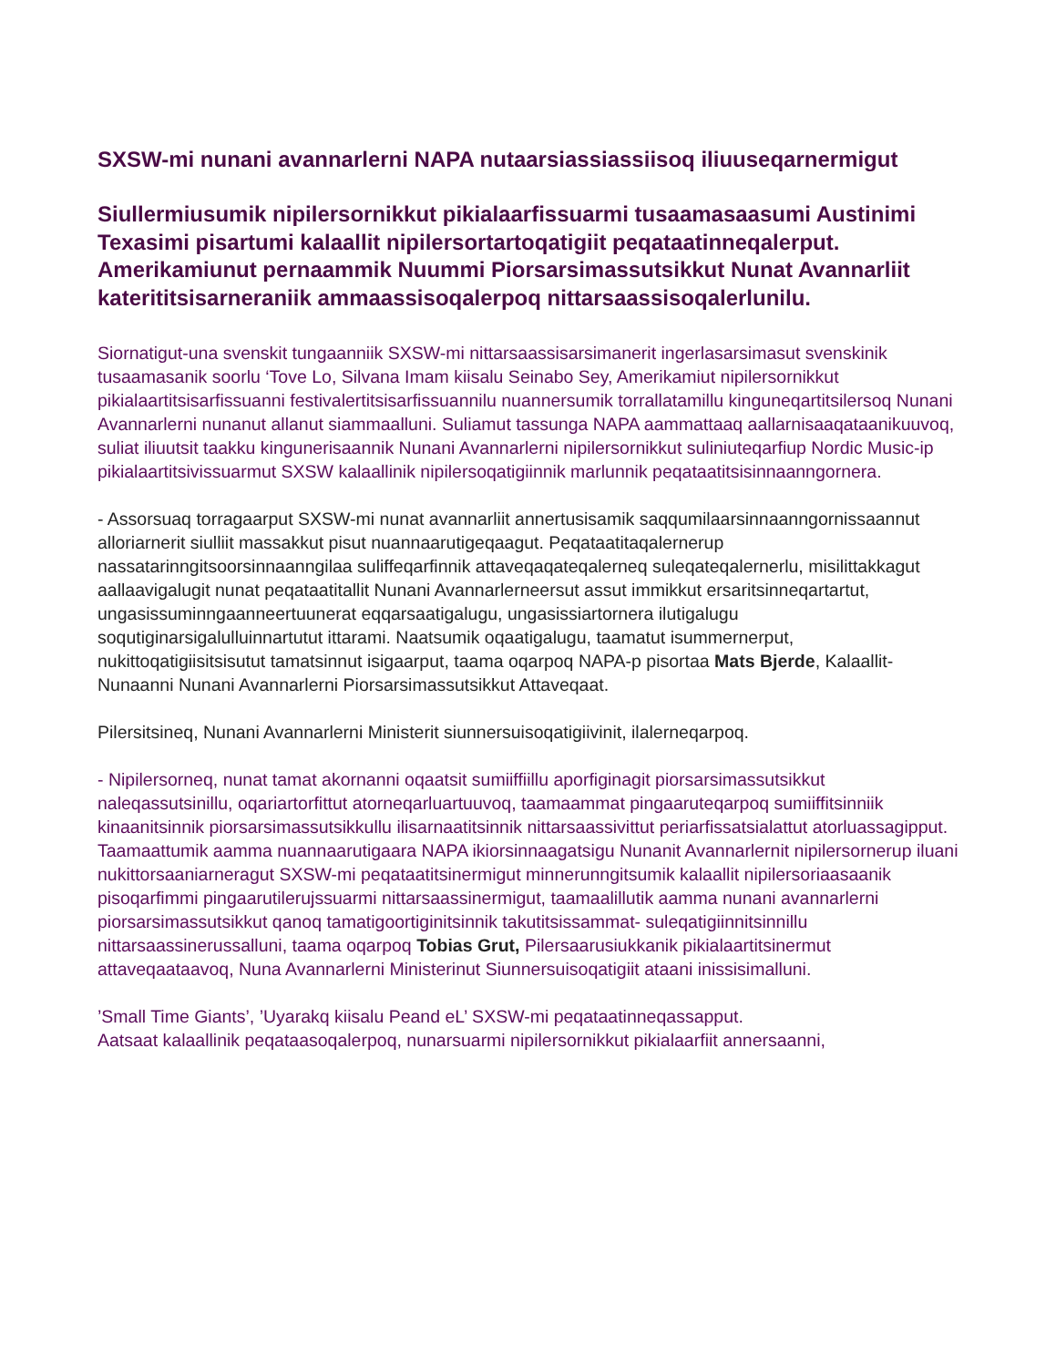SXSW-mi nunani avannarlerni NAPA nutaarsiassiassiisoq iliuuseqarnermigut
Siullermiusumik nipilersornikkut pikialaarfissuarmi tusaamasaasumi Austinimi Texasimi pisartumi kalaallit nipilersortartoqatigiit peqataatinneqalerput. Amerikamiunut pernaammik Nuummi Piorsarsimassutsikkut Nunat Avannarliit katerititsisarneraniik ammaassisoqalerpoq nittarsaassisoqalerlunilu.
Siornatigut-una svenskit tungaanniik SXSW-mi nittarsaassisarsimanerit ingerlasarsimasut svenskinik tusaamasanik soorlu ‘Tove Lo, Silvana Imam kiisalu Seinabo Sey, Amerikamiut nipilersornikkut pikialaartitsisarfissuanni festivalertitsisarfissuannilu nuannersumik torrallatamillu kinguneqartitsilersoq Nunani Avannarlerni nunanut allanut siammaalluni. Suliamut tassunga NAPA aammattaaq aallarnisaaqataanikuuvoq, suliat iliuutsit taakku kingunerisaannik Nunani Avannarlerni nipilersornikkut suliniuteqarfiup Nordic Music-ip pikialaartitsivissuarmut SXSW kalaallinik nipilersoqatigiinnik marlunnik peqataatitsisinnaanngornera.
- Assorsuaq torragaarput SXSW-mi nunat avannarliit annertusisamik saqqumilaarsinnaanngornissaannut alloriarnerit siulliit massakkut pisut nuannaarutigeqaagut. Peqataatitaqalernerup nassatarinngitsoorsinnaanngilaa suliffeqarfinnik attaveqaqateqalerneq suleqateqalernerlu, misilittakkagut aallaavigalugit nunat peqataatitallit Nunani Avannarlerneersut assut immikkut ersaritsinneqartartut, ungasissuminngaanneertuunerat eqqarsaatigalugu, ungasissiartornera ilutigalugu soqutiginarsigalulluinnartutut ittarami. Naatsumik oqaatigalugu, taamatut isummernerput, nukittoqatigiisitsisutut tamatsinnut isigaarput, taama oqarpoq NAPA-p pisortaa Mats Bjerde, Kalaallit-Nunaanni Nunani Avannarlerni Piorsarsimassutsikkut Attaveqaat.
Pilersitsineq, Nunani Avannarlerni Ministerit siunnersuisoqatigiivinit, ilalerneqarpoq.
- Nipilersorneq, nunat tamat akornanni oqaatsit sumiiffiillu aporfiginagit piorsarsimassutsikkut naleqassutsinillu, oqariartorfittut atorneqarluartuuvoq, taamaammat pingaaruteqarpoq sumiiffitsinniik kinaanitsinnik piorsarsimassutsikkullu ilisarnaatitsinnik nittarsaassivittut periarfissatsialattut atorluassagipput. Taamaattumik aamma nuannaarutigaara NAPA ikiorsinnaagatsigu Nunanit Avannarlernit nipilersornerup iluani nukittorsaaniarneragut SXSW-mi peqataatitsinermigut minnerunngitsumik kalaallit nipilersoriaasaanik pisoqarfimmi pingaarutilerujssuarmi nittarsaassinermigut, taamaalillutik aamma nunani avannarlerni piorsarsimassutsikkut qanoq tamatigoortiginitsinnik takutitsissammat- suleqatigiinnitsinnillu nittarsaassinerussalluni, taama oqarpoq Tobias Grut, Pilersaarusiukkanik pikialaartitsinermut attaveqaataavoq, Nuna Avannarlerni Ministerinut Siunnersuisoqatigiit ataani inissisimalluni.
’Small Time Giants’, ’Uyarakq kiisalu Peand eL’ SXSW-mi peqataatinneqassapput.
Aatsaat kalaallinik peqataasoqalerpoq, nunarsuarmi nipilersornikkut pikialaarfiit annersaanni,